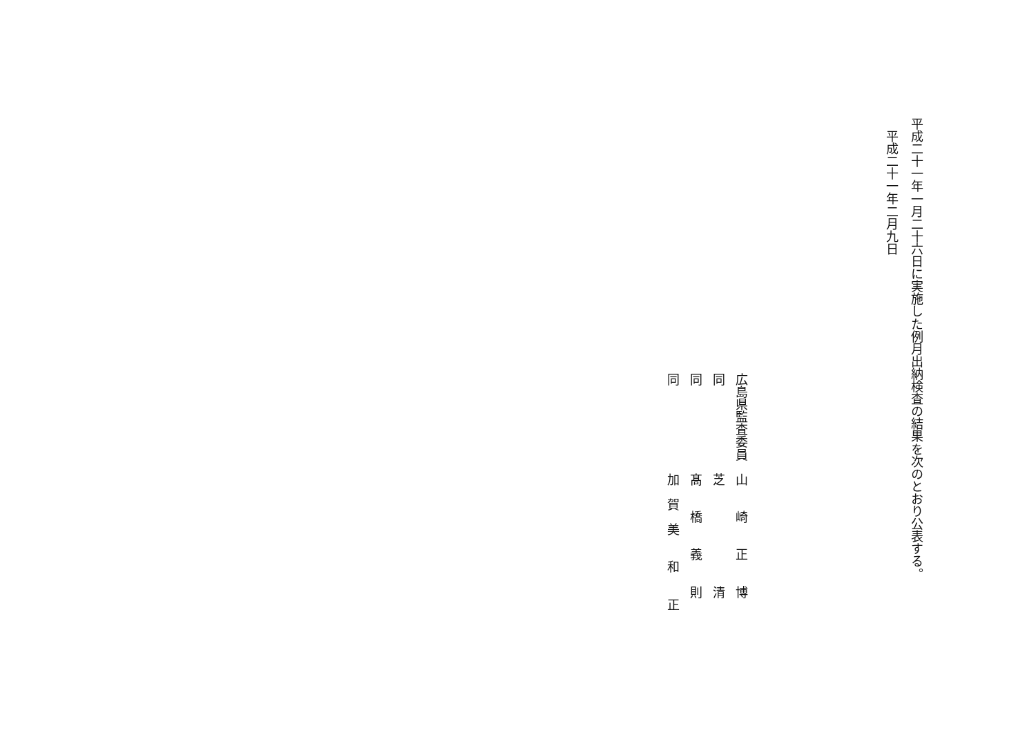平成二十一年一月二十六日に実施した例月出納検査の結果を次のとおり公表する。
平成二十一年二月九日
広島県監査委員　山　　崎　　正　　博
同　　　　　　　芝　　　　　　　　清
同　　　　　　　髙　　橋　　義　　則
同　　　　　　　加　賀　美　　和　　正